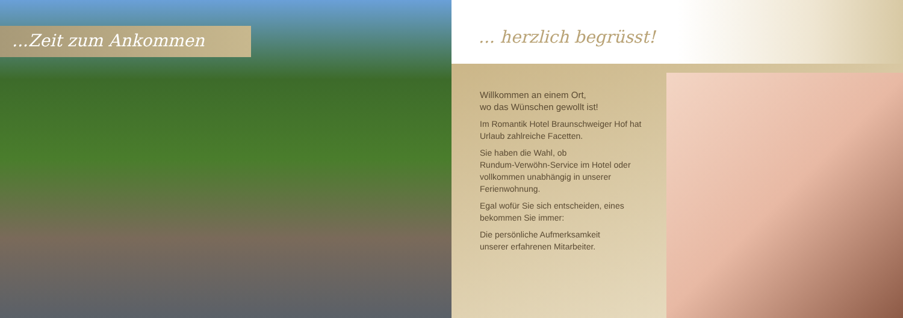...Zeit zum Ankommen
... herzlich begrüsst!
Willkommen an einem Ort,
wo das Wünschen gewollt ist!
Im Romantik Hotel Braunschweiger Hof hat Urlaub zahlreiche Facetten.
Sie haben die Wahl, ob
Rundum-Verwöhn-Service im Hotel oder vollkommen unabhängig in unserer Ferienwohnung.
Egal wofür Sie sich entscheiden, eines bekommen Sie immer:
Die persönliche Aufmerksamkeit
unserer erfahrenen Mitarbeiter.